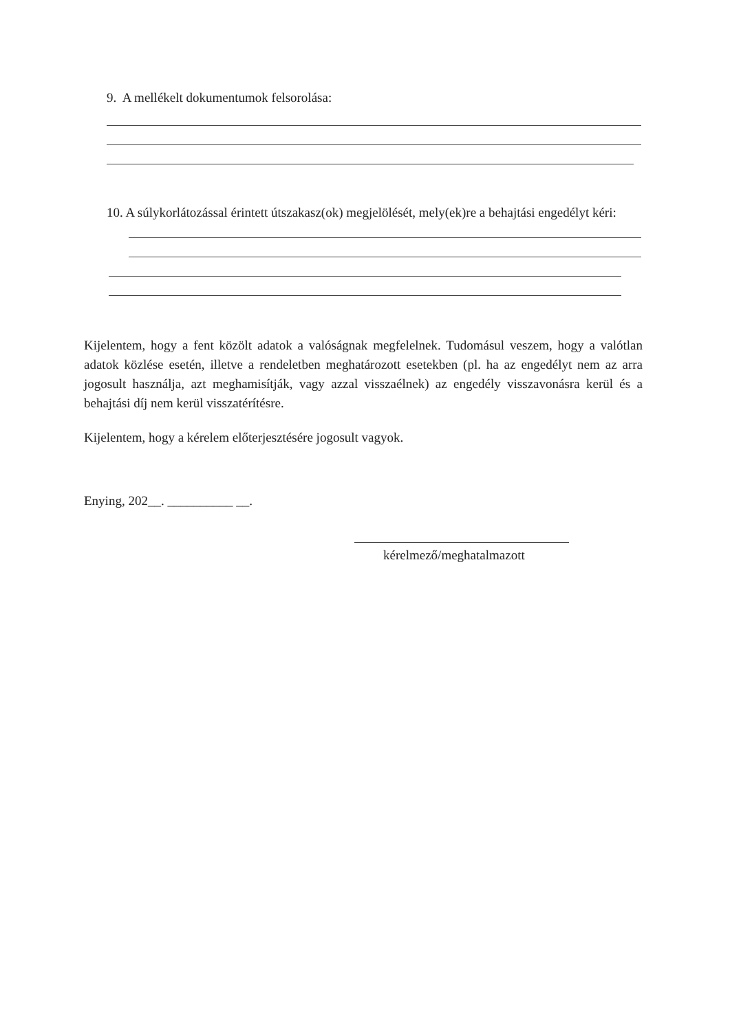9. A mellékelt dokumentumok felsorolása:
10. A súlykorlátozással érintett útszakasz(ok) megjelölését, mely(ek)re a behajtási engedélyt kéri:
Kijelentem, hogy a fent közölt adatok a valóságnak megfelelnek. Tudomásul veszem, hogy a valótlan adatok közlése esetén, illetve a rendeletben meghatározott esetekben (pl. ha az engedélyt nem az arra jogosult használja, azt meghamisítják, vagy azzal visszaélnek) az engedély visszavonásra kerül és a behajtási díj nem kerül visszatérítésre.
Kijelentem, hogy a kérelem előterjesztésére jogosult vagyok.
Enying, 202__. __________ __.
kérelmező/meghatalmazott